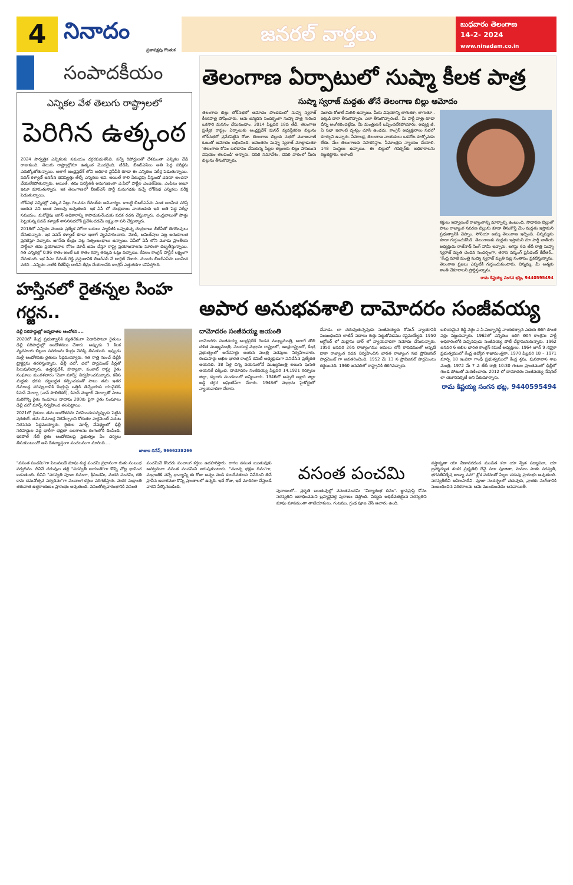4
నినాదం
ప్రజాపక్షపు గొంతుక
జనరల్ వార్తలు
బుధవారం తెలంగాణ
14-2- 2024
www.ninadam.co.in
సంపాదకీయం
ఎన్నికల వేళ తెలుగు రాష్ట్రాలలో
పెరిగిన ఉత్కంఠ
2024 సార్వత్రిక ఎన్నికలకు సమయం దగ్గరపడుతోంది. సర్వే రిపోర్టులతో దేశమంతా ఎన్నికల వేడి రాజుకుంది. తెలుగు రాష్ట్రాల్లోనూ ఉత్కంఠ మొదలైంది. టీడీపీ, బీఆర్ఎస్‌లు అతి పెద్ద పరీక్షను ఎదుర్కోబోతున్నాయి. అలాగే ఆంధ్రప్రదేశ్ లోని అధికార వైసీపీకి కూడా ఈ ఎన్నికలు పరీక్ష పెడుతున్నాయి. పవన్ కళ్యాణ్ జనసేన భవిష్యత్తు తేల్చే ఎన్నికలు ఇవి. ఆయితే గాలి ఏటువైపు వీస్తుందో ఎవరూ అంచనా వేయలేకపోతున్నారు. అయితే, తమ పరిస్థితికి అనుగుణంగా ఎ.పిలో పార్టీల ఎంఎల్ఏలు, ఎంపిలు అటూ ఇటూ మారుతున్నారు. ఇక తెలంగాణలో బీఆర్ఎస్ పార్టీ మనుగడకు వచ్చే లోక్‌సభ ఎన్నికలు పరీక్ష పెడుతున్నాయి.
లోక్‌సభ ఎన్నికల్లో ఎక్కువ సీట్లు గెలవడం రేవంత్‌కు అనివార్యం. కాబట్టి బీఆర్ఎస్‌ను ఎంత బలహీన పరిస్తే ఆయన పని అంత సులువు అవుతుంది. ఇక ఏపీ లో చంద్రబాబు నాయుడుకు ఇది అతి పెద్ద పరీక్షా సమయం. మరోవైపు జగన్ అధికారాన్ని కాపాడుకునేందుకు పథక రచన చేస్తున్నారు. చంద్రబాబుతో పొత్తు పెట్టుకున్న పవన్ కళ్యాణ్ శాసనసభలోకి ప్రవేశించడమే లక్ష్యంగా పని చేస్తున్నారు.
2018లో ఎన్నికల ముందు ప్రత్యేక హోదా బదులు ప్యాకేజీకి ఒప్పుకున్న చంద్రబాబు బీజేపీతో తెగదెంపులు చేసుకున్నారు. ఇక పవన్ కళ్యాణ్ కూడా ఇలాగే వ్యవహరించారు. మోడీ, అమిత్‌షాల పట్ల అనుకూలత ప్రకటిస్తూ వచ్చారు. జగన్‌కు కేంద్రం పట్ల సత్సంబంధాలు ఉన్నాయి. ఏపీలో ఏపీ లోని మూడు ప్రాంతీయ పార్టీలూ తమ ప్రయోజనాల కోసం మోడీ జపం చేస్తూ రాష్ట్ర ప్రయోజనాలను ఘోరంగా దెబ్బతీస్తున్నాయి. గత ఎన్నికల్లో 0.96 శాతం అంటే ఒక శాతం కన్నా తక్కువ ఓట్లు వచ్చాయి. కేవలం కాంగ్రెస్ పార్టీనే లక్ష్యంగా చేసుకుంది. ఇక సీఎం రేవంత్ రెడ్డి ప్రస్తుతానికి బిఆర్ఎస్ నే టార్గెట్ చేశారు. ముందు బీఆర్ఎస్‌ను బలహీన పరచి ..ఎన్నికల నాటికి బీజేపీపై దాడిని తీవ్రం చేయాలనేది కాంగ్రెస్ ఎత్తుగడగా కనిపిస్తోంది.
హస్తినలో రైతన్నల సింహ గర్జన..
ఢిల్లీ సరిహద్దుల్లో అన్నదాతల ఆందోళన....
2020లో కేంద్ర ప్రభుత్వానికి వ్యతిరేకంగా ఏడాదిపాటూ రైతులు ఢిల్లీ సరిహద్దుల్లో ఆందోళనలు చేశారు. అప్పుడు 3 కీలక వ్యవసాయ బిల్లుల సవరణను కేంద్రం వెనక్కి తీసుకుంది. ఇప్పుడు మళ్లీ ఆందోళనకు రైతులు సిద్ధమయ్యారు. గత రాత్రి నుంచే ఢిల్లీకి ట్రాక్టర్లను తరలిస్తున్నారు. ఢిల్లీ చలో, ఛలో పార్లమెంట్ పేర్లతో పిలుపునిచ్చారు. ఉత్తరప్రదేశ్, హర్యానా, పంజాబ్ రాష్ట్ర రైతు సంఘాలు మంగళవారం 'మెగా మార్చ్' నిర్వహించనున్నారు. కనీస మద్దతు ధరకు చట్టబద్ధత కల్పించడంతో పాటు తమ ఇతర డిమాండ్ల పరిష్కారానికి కేంద్రంపై ఒత్తిడి తెచ్చేందుకు యునైటెడ్ కిసాన్ మోర్చా (నాన్ పొలిటికల్), కిసాన్ మజ్దూర్ మోర్చాతో పాటు మరికొన్ని రైతు సంఘాలు దాదాపు 200కు పైగా రైతు సంఘాలు ఢిల్లీ చలో మార్చ్ నిర్వహించ తలపెట్టాయి.
2021లో రైతులు తమ ఆందోళనను విరమించుకున్నప్పుడు పెట్టిన షరతులే. తమ డిమాండ్ల నెరవేర్చాలని కోరుతూ పార్లమెంట్ ఎదుట నిరసనకు సిద్ధమయ్యారు. రైతుల మార్చ్ నేపథ్యంలో ఢిల్లీ సరిహద్దుల వద్ద భారీగా భద్రతా బలగాలను రంగంలోకి దింపింది. ఇకపోతే నేటి రైతు ఆందోళనలపై ప్రభుత్వం ఏం చర్యలు తీసుకుంటుందో అని దేశవ్యాప్తంగా సంచలనంగా మారింది....
జాజుల దినేష్, 9666238266
తెలంగాణ ఏర్పాటులో సుష్మా కీలక పాత్ర
సుష్మా స్వరాజ్ మద్దతు తోనే తెలంగాణ బిల్లు ఆమోదం
తెలంగాణ బిల్లు లోక్‌సభలో ఆమోదం పొందడంలో సుష్మా స్వరాజ్ కీలకపాత్ర పోషించారు. ఆమె జన్మదిన సందర్భంగా సుష్మా పాత్ర గురించి ఒకసారి మననం చేసుకుందాం. 2014 ఫిబ్రవరి 18వ తేదీ. తెలంగాణ ప్రత్యేక రాష్ట్రం ఏర్పాటుకు ఆంధ్రప్రదేశ్ పునర్ వ్యవస్థీకరణ బిల్లును లోక్‌సభలో ప్రవేశపెట్టిన రోజు. తెలంగాణ బిల్లుకు సభలో మూజువాణి ఓటుతో ఆమోదం లభించింది. అనంతరం సుష్మా స్వరాజ్ మాట్లాడుతూ 'తెలంగాణ కోసం బలిదానం చేసుకున్న పిల్లల తల్లులకు బిల్లు పాసయిన విషయం తెలపండి' అన్నారు. చివరి సమావేశం, చివరి వారంలో మీరు బిల్లును తీసుకొచ్చారు.
మూడు రోజులే మిగిలి ఉన్నాయి. మీరు విషయాన్ని లాగుతూ, లాగుతూ.. ఇక్కడి దాకా తీసుకొచ్చారు. ఎలా తీసుకొచ్చారంటే.. మీ పార్టీ వాళ్లు కూడా దీన్ని అంగీకరించట్లేదు. మీ మంత్రులనే ఒప్పించలేకపోయారు. అధ్యక్ష జీ, ఏ సభా ఇలాంటి దృశ్యం చూసి ఉండదు. కాంగ్రెస్ అధ్యక్షురాలు సభలో కూర్చుని ఉన్నారు. సీమాంధ్ర, తెలంగాణ నాయకులు ఒకచోట కూర్చోవడం లేదు. మేం తెలంగాణకు సహకరిస్తాం. సీమాంధ్రకు న్యాయం చేయాలి. 148 సంస్థలు ఉన్నాయి. ఈ బిల్లులో గవర్నర్‌కు అధికారాలను కట్టబెట్టారు. ఇలాంటి
శక్తులు ఇవ్వాలంటే రాజ్యాంగాన్ని మార్చాల్సి ఉంటుంది. సాధారణ బిల్లుతో పాటు రాజ్యాంగ సవరణ బిల్లును కూడా తీసుకొస్తే మేం మద్దతు ఇస్తామని ప్రభుత్వానికి చెప్పాం. సోనియా అమ్మ తెలంగాణ ఇచ్చింది. చిన్నమ్మను కూడా గుర్తుంచుకోండి. తెలంగాణకు మద్దతు ఇస్తామని మా పార్టీ జాతీయ అధ్యక్షుడు రాజ్‌నాథ్ సింగ్ హామీ ఇచ్చారు. ఆగస్టు 6వ తేదీ రాత్రి సుష్మా స్వరాజ్ మృతి చెందిన సందర్భంగా, తెరాస వర్కింగ్ ప్రెసిడెంట్ కేటీఆర్.. "కేంద్ర మాజీ మంత్రి సుష్మా స్వరాజ్ మృతి పట్ల సంతాపం ప్రకటిస్తున్నాను. తెలంగాణ ప్రజలు ఎప్పటికీ గుర్తుంచుకుంటారు. చిన్నమ్మ, మీ ఆత్మకు శాంతి చేకూరాలని ప్రార్థిస్తున్నాను.
రామ కిష్టయ్య సంగన భట్ల, 9440595494
అపార అనుభవశాలి దామోదరం సంజీవయ్య
దామోదరం సంజీవయ్య జయంతి
దామోదరం సంజీవయ్య ఆంధ్రప్రదేశ్ రెండవ ముఖ్యమంత్రి, అలాగే తొలి దళిత ముఖ్యమంత్రి. సంయుక్త మద్రాసు రాష్ట్రంలో, ఆంధ్రరాష్ట్రంలో, కేంద్ర ప్రభుత్వంలో అనేకసార్లు ఆయన మంత్రి పదవులు నిర్వహించారు. రెండుసార్లు అఖిల భారత కాంగ్రెస్ కమిటీ అధ్యక్షుడుగా పనిచేసిన ప్రత్యేకత ఆయనది. 38 ఏళ్ల చిన్న వయసులోనే ముఖ్యమంత్రి అయిన ఘనత ఆయనకే దక్కింది. దామోదరం సంజీవయ్య ఫిబ్రవరి 14,1921 కర్నూలు జిల్లా, కల్లూరు మండలంలో జన్మించారు. 1946లో అప్పటి బళ్లారి జిల్లా జడ్జి దగ్గర అప్రెంటిస్‌గా చేరారు. 1948లో మద్రాసు హైకోర్టులో న్యాయవాదిగా చేరారు.
చేవాడు. లా చదువుతున్నపుడు సంజీవయ్యకు రోమన్ న్యాయానికి సంబంధించిన లాటిన్ పదాలు గుర్తు పెట్టుకోవడము కష్టమయ్యేది. 1950 అక్టోబర్ లో మద్రాసు బార్ లో న్యాయవాదిగా నమోదు చేసుకున్నారు. 1950 జనవరి 26న రాజ్యాంగము అమలు లోకి రావడముతో అప్పటి దాకా రాజ్యాంగ రచన నిర్వహించిన భారత రాజ్యాంగ సభ ప్రొవిజనల్ పార్లమెంట్ గా అవతరించింది. 1952 మే 13 న ప్రొవిజనల్ పార్లమెంటు రద్దయినది. 1960 జనవరిలో రాష్ట్రానికి తిరిగివచ్చారు.
బలియమైన రెడ్డి వర్గం ఎ.సి.సుబ్బారెడ్డి నాయకత్వాన ఎదురు తిరిగి సొంత పక్షం పెట్టుకున్నారు. 1962లో ఎన్నికలు జరిగి తిరిగి కాంగ్రెసు పార్టీ అధికారంలోకి వచ్చినపుడు సంజీవయ్య పోటీ చేద్దామనుకున్నారు. 1962 జనవరి 6 అఖిల భారత కాంగ్రెస్ కమిటీ అధ్యక్షులు. 1964 జూన్ 9 నెహ్రూ ప్రభుత్వములో కేంద్ర ఉద్యోగ శాఖామంత్రిగా, 1970 ఫిబ్రవరి 18 – 1971 మార్చి 18 ఇందిరా గాంధీ ప్రభుత్వములో కేంద్ర శ్రమ, పునరావాస శాఖ మంత్రి. 1972 మే 7 వ తేదీ రాత్రి 10:30 గంటల ప్రాంతములో ఢిల్లీలో గుండె పోటుతో మరణించారు. 2012 లో దామోదరం సంజీవయ్య నేషనల్ లా యూనివర్సిటీ అని పేరుమార్చారు.
రామ కిష్టయ్య సంగన భట్ల, 9440595494
"వసంత పంచమి"గా పిలువబడే మాఘ శుద్ధ పంచమి ప్రధానంగా రుతు సంబంధ పర్వదినం. దీనినే చదువుల తల్లి "సరస్వతీ జయంతి"గా కొన్ని చోట్ల భావించ బడుతుంది. దీనిని "సరస్వతి పూజా దినంగా, శ్రీపంచమి, మదన పంచమి, రతి కామ దమనోత్సవ పర్వదినం"గా పంచాంగ కర్తలు పరిగణిస్తారు. మకర సంక్రాంతి తరువాత ఉత్తరాయణం ప్రారంభం అవుతుంది. వసంతోత్సవారంభానికి వసంత
పంచమినే కొందరు పంచాంగ కర్తలు ఉదహరిస్తారు. రాగల వసంత ఋతువుకు ఆహ్వానంగా వసంత పంచమిని జరుపుకుంటారు. "నవాన్న భక్షణ దినం"గా, సంక్రాంతికి వచ్చే ధాన్యాన్ని ఈ రోజు అన్నం వండి కులదేవతలకు నివేదించి తినే ప్రాచీన ఆచారమూ కొన్ని ప్రాంతాలలో ఉన్నది. ఇదే రోజు, ఇదే మాదిరిగా చేస్తుండే వారని పేర్కొనబడింది.
వసంత పంచమి
పురాణంలో.. ప్రకృతి ఋతువుల్లో వసంతపంచమి "విద్యారంభ దినం". జ్ఞానప్రాప్తి కోసం సరస్వతిని ఆరాధించమని బ్రహ్మవైవర్త పురాణం చెప్తోంది. విద్యకు అధిదేవతయైన సరస్వతిని మాఘ మాసమంతా తాటియాకులు, గంటము, గ్రంథ పూజ చేసే ఆచారం ఉంది.
వస్త్రావృతా యా వీణావరదండ మండిత కరా యా శ్వేత పద్మాసనా, యా బ్రహ్మాచ్యుత శంకర ప్రభృతిభి దేవై సదా పూజితా, సామాం పాతు సరస్వతీ, భగవతీనిశ్శేష జాడ్యా పహా" శ్లోక పఠనంతో పిల్లల చదువు ప్రారంభం అవుతుంది. సరస్వతీదేవి అహింసాదేవి. పూజా సందర్భంలో చదువుకు, వ్రాతకు సంగీతానికి సంబంధించిన పరికరాలను ఆమె ముందుంచడం ఆనవాయితీ.